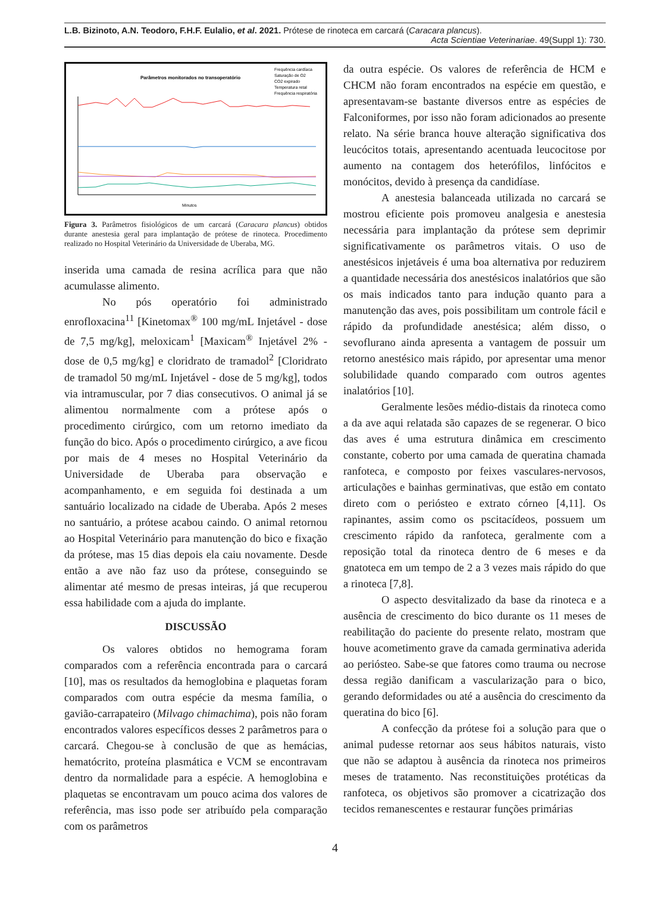L.B. Bizinoto, A.N. Teodoro, F.H.F. Eulalio, et al. 2021. Prótese de rinoteca em carcará (Caracara plancus).
Acta Scientiae Veterinariae. 49(Suppl 1): 730.
Parâmetros monitorados no transoperatório
Frequência cardíaca
Saturação de O2
CO2 expirado
Temperatura retal
Frequência respiratória
Minutos
Figura 3. Parâmetros fisiológicos de um carcará (Caracara plancus) obtidos durante anestesia geral para implantação de prótese de rinoteca. Procedimento realizado no Hospital Veterinário da Universidade de Uberaba, MG.
inserida uma camada de resina acrílica para que não acumulasse alimento.
No pós operatório foi administrado enrofloxacina<sup>11</sup> [Kinetomax<sup>®</sup> 100 mg/mL Injetável - dose de 7,5 mg/kg], meloxicam<sup>1</sup> [Maxicam<sup>®</sup> Injetável 2% - dose de 0,5 mg/kg] e cloridrato de tramadol<sup>2</sup> [Cloridrato de tramadol 50 mg/mL Injetável - dose de 5 mg/kg], todos via intramuscular, por 7 dias consecutivos. O animal já se alimentou normalmente com a prótese após o procedimento cirúrgico, com um retorno imediato da função do bico. Após o procedimento cirúrgico, a ave ficou por mais de 4 meses no Hospital Veterinário da Universidade de Uberaba para observação e acompanhamento, e em seguida foi destinada a um santuário localizado na cidade de Uberaba. Após 2 meses no santuário, a prótese acabou caindo. O animal retornou ao Hospital Veterinário para manutenção do bico e fixação da prótese, mas 15 dias depois ela caiu novamente. Desde então a ave não faz uso da prótese, conseguindo se alimentar até mesmo de presas inteiras, já que recuperou essa habilidade com a ajuda do implante.
DISCUSSÃO
Os valores obtidos no hemograma foram comparados com a referência encontrada para o carcará [10], mas os resultados da hemoglobina e plaquetas foram comparados com outra espécie da mesma família, o gavião-carrapateiro (Milvago chimachima), pois não foram encontrados valores específicos desses 2 parâmetros para o carcará. Chegou-se à conclusão de que as hemácias, hematócrito, proteína plasmática e VCM se encontravam dentro da normalidade para a espécie. A hemoglobina e plaquetas se encontravam um pouco acima dos valores de referência, mas isso pode ser atribuído pela comparação com os parâmetros
da outra espécie. Os valores de referência de HCM e CHCM não foram encontrados na espécie em questão, e apresentavam-se bastante diversos entre as espécies de Falconiformes, por isso não foram adicionados ao presente relato. Na série branca houve alteração significativa dos leucócitos totais, apresentando acentuada leucocitose por aumento na contagem dos heterófilos, linfócitos e monócitos, devido à presença da candidíase.
A anestesia balanceada utilizada no carcará se mostrou eficiente pois promoveu analgesia e anestesia necessária para implantação da prótese sem deprimir significativamente os parâmetros vitais. O uso de anestésicos injetáveis é uma boa alternativa por reduzirem a quantidade necessária dos anestésicos inalatórios que são os mais indicados tanto para indução quanto para a manutenção das aves, pois possibilitam um controle fácil e rápido da profundidade anestésica; além disso, o sevoflurano ainda apresenta a vantagem de possuir um retorno anestésico mais rápido, por apresentar uma menor solubilidade quando comparado com outros agentes inalatórios [10].
Geralmente lesões médio-distais da rinoteca como a da ave aqui relatada são capazes de se regenerar. O bico das aves é uma estrutura dinâmica em crescimento constante, coberto por uma camada de queratina chamada ranfoteca, e composto por feixes vasculares-nervosos, articulações e bainhas germinativas, que estão em contato direto com o periósteo e extrato córneo [4,11]. Os rapinantes, assim como os pscitacídeos, possuem um crescimento rápido da ranfoteca, geralmente com a reposição total da rinoteca dentro de 6 meses e da gnatoteca em um tempo de 2 a 3 vezes mais rápido do que a rinoteca [7,8].
O aspecto desvitalizado da base da rinoteca e a ausência de crescimento do bico durante os 11 meses de reabilitação do paciente do presente relato, mostram que houve acometimento grave da camada germinativa aderida ao periósteo. Sabe-se que fatores como trauma ou necrose dessa região danificam a vascularização para o bico, gerando deformidades ou até a ausência do crescimento da queratina do bico [6].
A confecção da prótese foi a solução para que o animal pudesse retornar aos seus hábitos naturais, visto que não se adaptou à ausência da rinoteca nos primeiros meses de tratamento. Nas reconstituições protéticas da ranfoteca, os objetivos são promover a cicatrização dos tecidos remanescentes e restaurar funções primárias
4